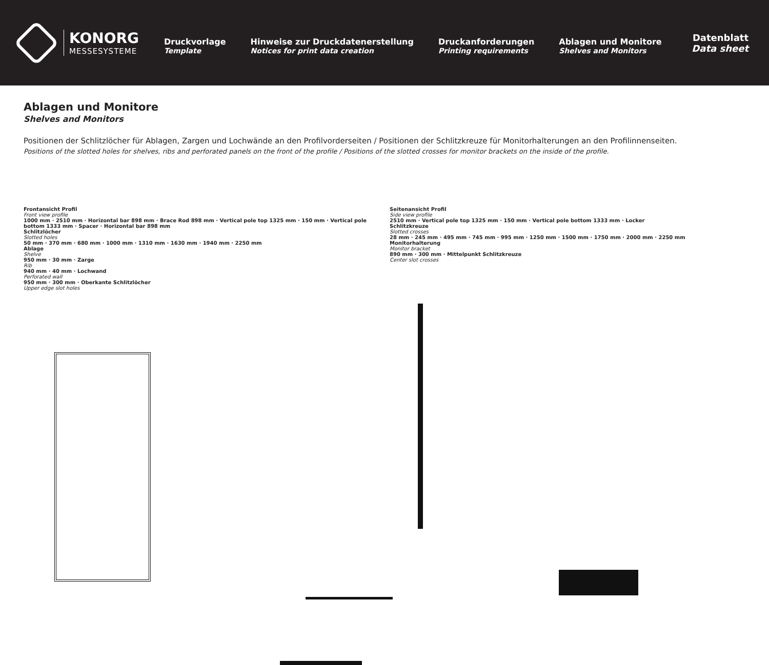KONORG
MESSESYSTEME
Druckvorlage
Template Hinweise zur Druckdatenerstellung
Notices for print data creation Druckanforderungen
Printing requirements Ablagen und Monitore
Shelves and Monitors
Datenblatt
Data sheet
Ablagen und Monitore
Shelves and Monitors
Positionen der Schlitzlöcher für Ablagen, Zargen und Lochwände an den Profilvorderseiten / Positionen der Schlitzkreuze für Monitorhalterungen an den Profilinnenseiten.
Positions of the slotted holes for shelves, ribs and perforated panels on the front of the profile / Positions of the slotted crosses for monitor brackets on the inside of the profile.
Frontansicht Profil
Front view profile
1000 mm · 2510 mm · Horizontal bar 898 mm · Brace Rod 898 mm · Vertical pole top 1325 mm · 150 mm · Vertical pole bottom 1333 mm · Spacer · Horizontal bar 898 mm
Schlitzlöcher
Slotted holes
50 mm · 370 mm · 680 mm · 1000 mm · 1310 mm · 1630 mm · 1940 mm · 2250 mm
Ablage
Shelve
950 mm · 30 mm · Zarge
Rib
940 mm · 40 mm · Lochwand
Perforated wall
950 mm · 300 mm · Oberkante Schlitzlöcher
Upper edge slot holes
Seitenansicht Profil
Side view profile
2510 mm · Vertical pole top 1325 mm · 150 mm · Vertical pole bottom 1333 mm · Locker
Schlitzkreuze
Slotted crosses
28 mm · 245 mm · 495 mm · 745 mm · 995 mm · 1250 mm · 1500 mm · 1750 mm · 2000 mm · 2250 mm
Monitorhalterung
Monitor bracket
890 mm · 300 mm · Mittelpunkt Schlitzkreuze
Center slot crosses